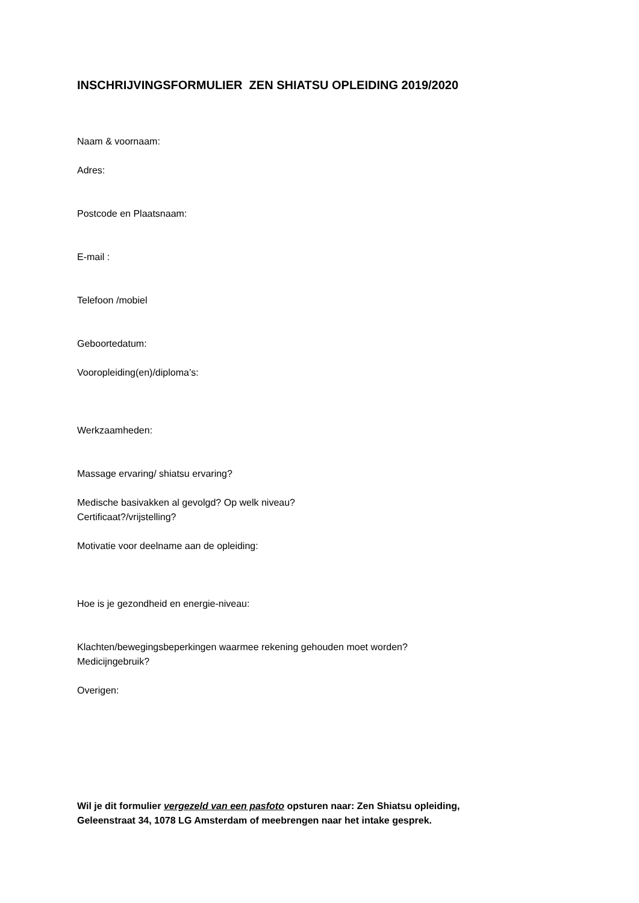INSCHRIJVINGSFORMULIER ZEN SHIATSU OPLEIDING 2019/2020
Naam & voornaam:
Adres:
Postcode en Plaatsnaam:
E-mail :
Telefoon /mobiel
Geboortedatum:
Vooropleiding(en)/diploma’s:
Werkzaamheden:
Massage ervaring/ shiatsu ervaring?
Medische basivakken al gevolgd? Op welk niveau?
Certificaat?/vrijstelling?
Motivatie voor deelname aan de opleiding:
Hoe is je gezondheid en energie-niveau:
Klachten/bewegingsbeperkingen waarmee rekening gehouden moet worden?
Medicijngebruik?
Overigen:
Wil je dit formulier vergezeld van een pasfoto opsturen naar: Zen Shiatsu opleiding,
Geleenstraat 34, 1078 LG Amsterdam of meebrengen naar het intake gesprek.